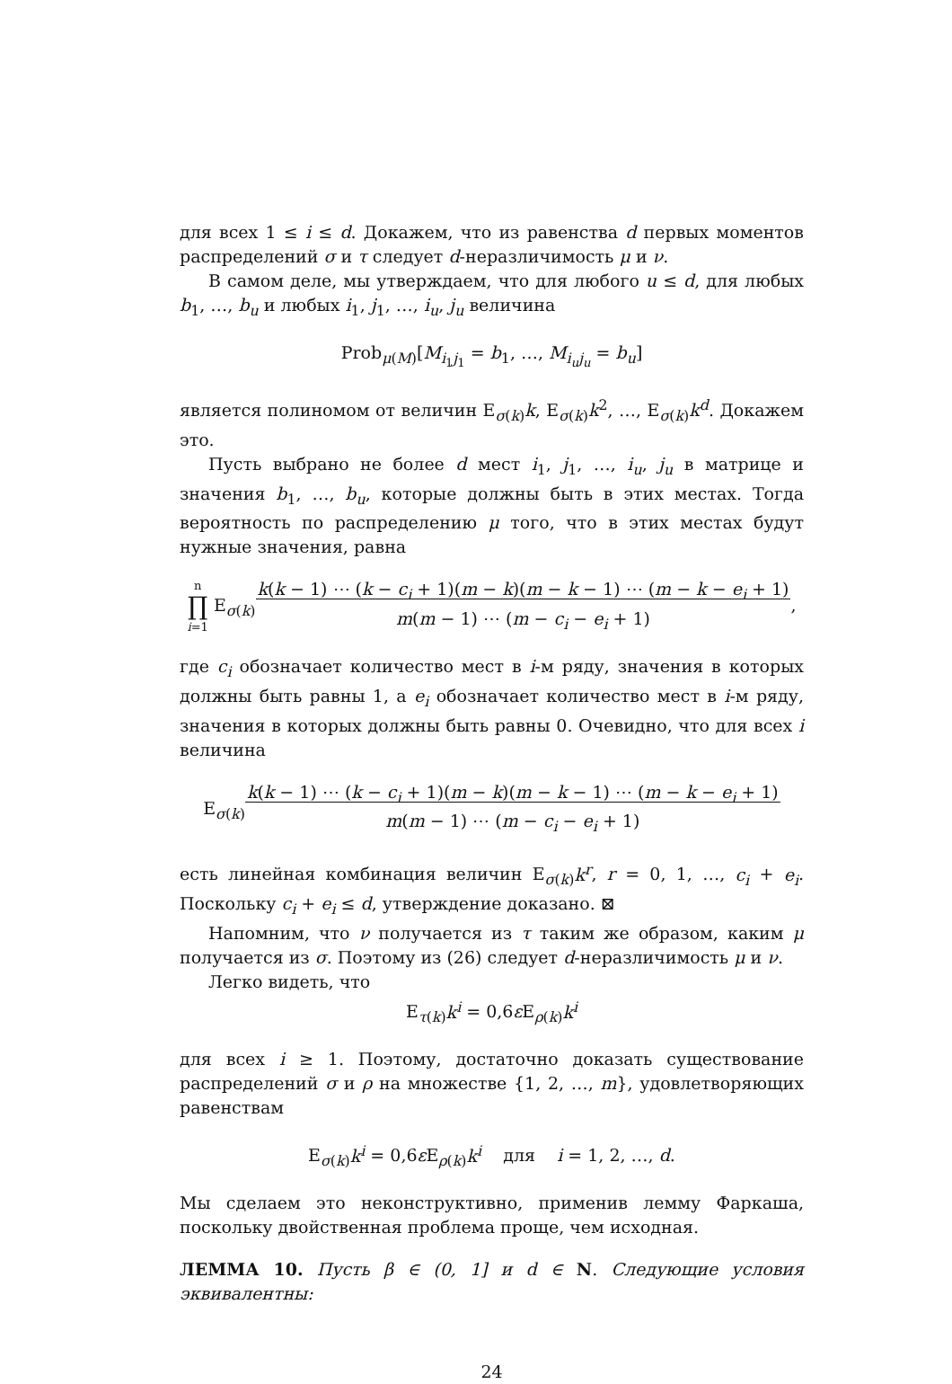для всех 1 ≤ i ≤ d. Докажем, что из равенства d первых моментов распределений σ и τ следует d-неразличимость μ и ν.
В самом деле, мы утверждаем, что для любого u ≤ d, для любых b<sub>1</sub>, …, b<sub>u</sub> и любых i<sub>1</sub>, j<sub>1</sub>, …, i<sub>u</sub>, j<sub>u</sub> величина
Prob<sub>μ(M)</sub>[M<sub>i<sub>1</sub>j<sub>1</sub></sub> = b<sub>1</sub>, …, M<sub>i<sub>u</sub>j<sub>u</sub></sub> = b<sub>u</sub>]
является полиномом от величин E<sub>σ(k)</sub>k, E<sub>σ(k)</sub>k<sup>2</sup>, …, E<sub>σ(k)</sub>k<sup>d</sup>. Докажем это.
Пусть выбрано не более d мест i<sub>1</sub>, j<sub>1</sub>, …, i<sub>u</sub>, j<sub>u</sub> в матрице и значения b<sub>1</sub>, …, b<sub>u</sub>, которые должны быть в этих местах. Тогда вероятность по распределению μ того, что в этих местах будут нужные значения, равна
n
∏
i=1 E<sub>σ(k)</sub>k(k − 1) ⋯ (k − c<sub>i</sub> + 1)(m − k)(m − k − 1) ⋯ (m − k − e<sub>i</sub> + 1)
m(m − 1) ⋯ (m − c<sub>i</sub> − e<sub>i</sub> + 1),
где c<sub>i</sub> обозначает количество мест в i-м ряду, значения в которых должны быть равны 1, а e<sub>i</sub> обозначает количество мест в i-м ряду, значения в которых должны быть равны 0. Очевидно, что для всех i величина
E<sub>σ(k)</sub>k(k − 1) ⋯ (k − c<sub>i</sub> + 1)(m − k)(m − k − 1) ⋯ (m − k − e<sub>i</sub> + 1)
m(m − 1) ⋯ (m − c<sub>i</sub> − e<sub>i</sub> + 1)
есть линейная комбинация величин E<sub>σ(k)</sub>k<sup>r</sup>, r = 0, 1, …, c<sub>i</sub> + e<sub>i</sub>. Поскольку c<sub>i</sub> + e<sub>i</sub> ≤ d, утверждение доказано. ⊠
Напомним, что ν получается из τ таким же образом, каким μ получается из σ. Поэтому из (26) следует d-неразличимость μ и ν.
Легко видеть, что
E<sub>τ(k)</sub>k<sup>i</sup> = 0,6ε E<sub>ρ(k)</sub>k<sup>i</sup>
для всех i ≥ 1. Поэтому, достаточно доказать существование распределений σ и ρ на множестве {1, 2, …, m}, удовлетворяющих равенствам
E<sub>σ(k)</sub>k<sup>i</sup> = 0,6ε E<sub>ρ(k)</sub>k<sup>i</sup> для i = 1, 2, …, d.
Мы сделаем это неконструктивно, применив лемму Фаркаша, поскольку двойственная проблема проще, чем исходная.
ЛЕММА 10. Пусть β ∈ (0, 1] и d ∈ N. Следующие условия эквивалентны:
24